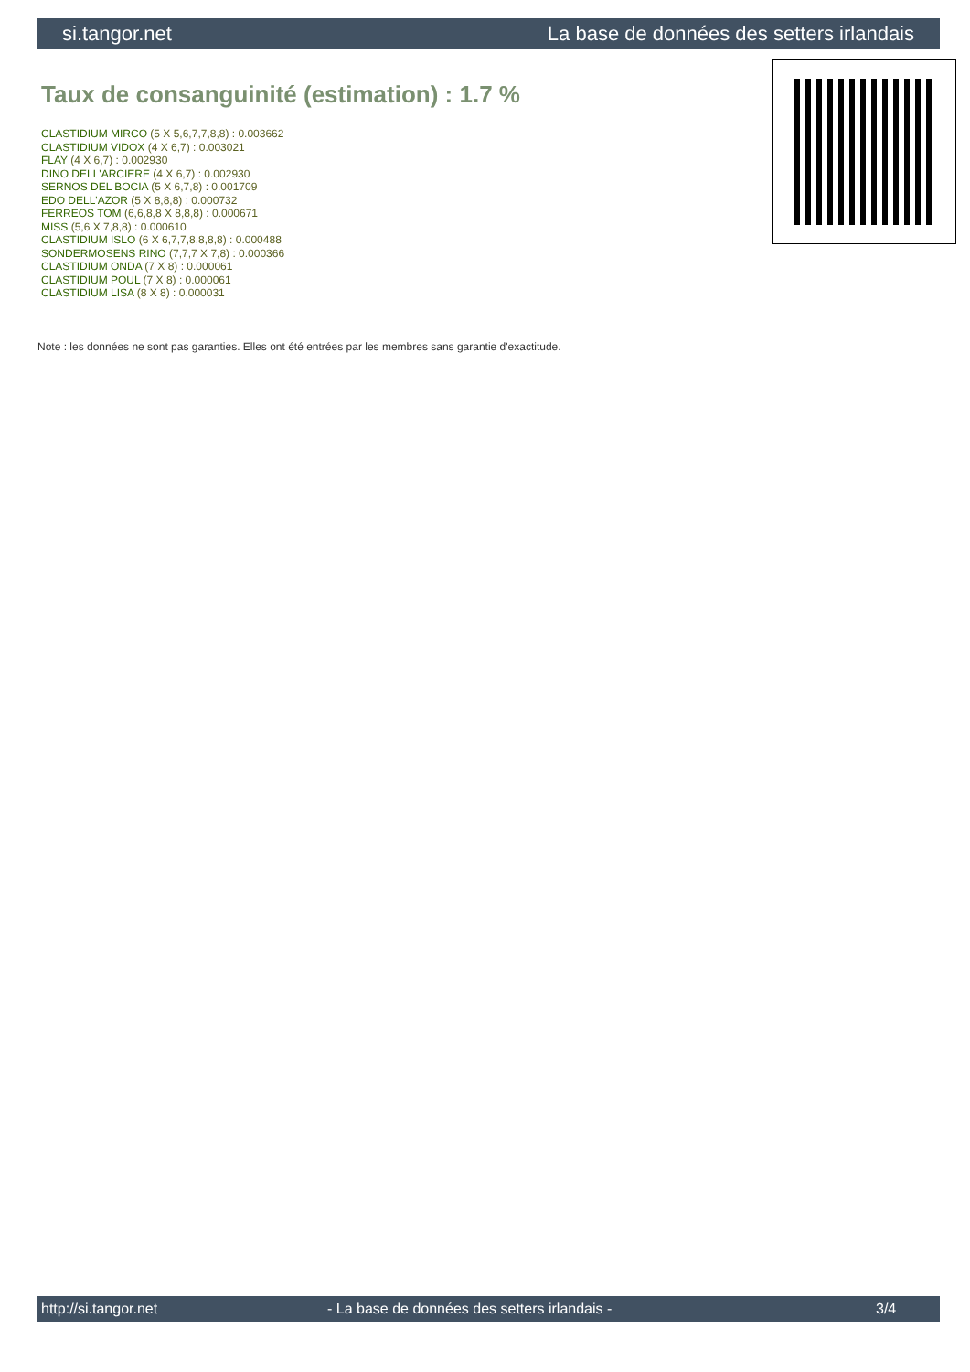si.tangor.net La base de données des setters irlandais
Taux de consanguinité (estimation) : 1.7 %
CLASTIDIUM MIRCO (5 X 5,6,7,7,8,8) : 0.003662
CLASTIDIUM VIDOX (4 X 6,7) : 0.003021
FLAY (4 X 6,7) : 0.002930
DINO DELL'ARCIERE (4 X 6,7) : 0.002930
SERNOS DEL BOCIA (5 X 6,7,8) : 0.001709
EDO DELL'AZOR (5 X 8,8,8) : 0.000732
FERREOS TOM (6,6,8,8 X 8,8,8) : 0.000671
MISS (5,6 X 7,8,8) : 0.000610
CLASTIDIUM ISLO (6 X 6,7,7,8,8,8,8) : 0.000488
SONDERMOSENS RINO (7,7,7 X 7,8) : 0.000366
CLASTIDIUM ONDA (7 X 8) : 0.000061
CLASTIDIUM POUL (7 X 8) : 0.000061
CLASTIDIUM LISA (8 X 8) : 0.000031
Note : les données ne sont pas garanties. Elles ont été entrées par les membres sans garantie d'exactitude.
http://si.tangor.net - La base de données des setters irlandais - 3/4